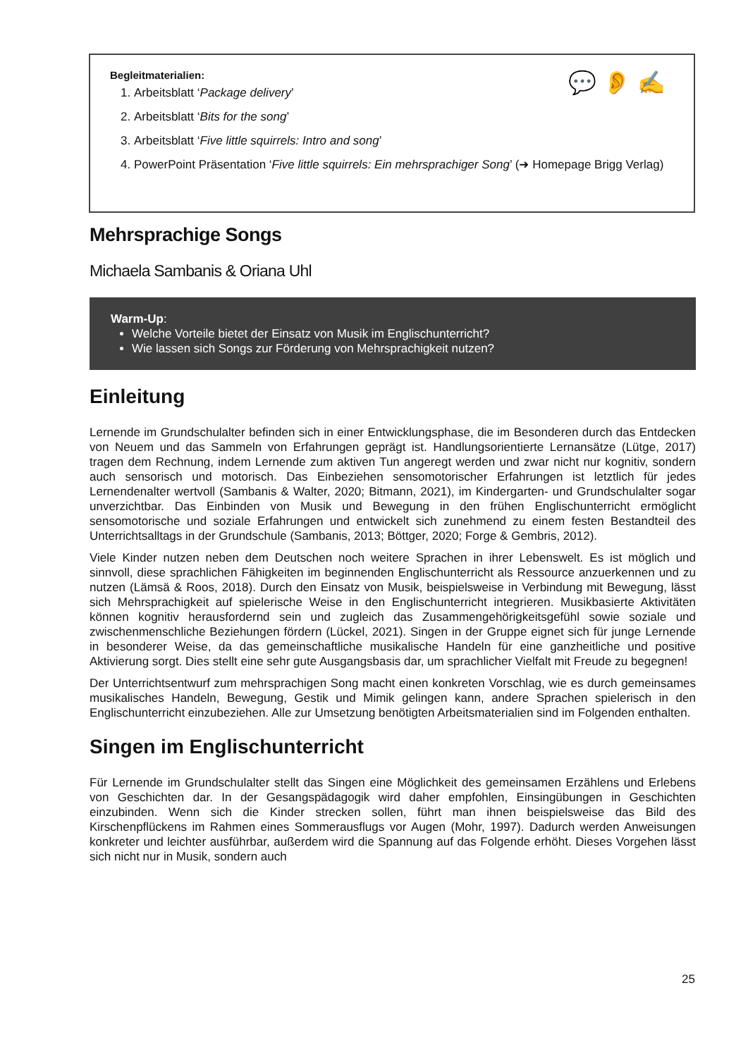💬 👂 ✍
Begleitmaterialien:
1. Arbeitsblatt ‘Package delivery’
2. Arbeitsblatt ‘Bits for the song’
3. Arbeitsblatt ‘Five little squirrels: Intro and song’
4. PowerPoint Präsentation ‘Five little squirrels: Ein mehrsprachiger Song’ (➜ Homepage Brigg Verlag)
Mehrsprachige Songs
Michaela Sambanis & Oriana Uhl
Warm-Up:
Welche Vorteile bietet der Einsatz von Musik im Englischunterricht?
Wie lassen sich Songs zur Förderung von Mehrsprachigkeit nutzen?
Einleitung
Lernende im Grundschulalter befinden sich in einer Entwicklungsphase, die im Besonderen durch das Entdecken von Neuem und das Sammeln von Erfahrungen geprägt ist. Handlungsorientierte Lernansätze (Lütge, 2017) tragen dem Rechnung, indem Lernende zum aktiven Tun angeregt werden und zwar nicht nur kognitiv, sondern auch sensorisch und motorisch. Das Einbeziehen sensomotorischer Erfahrungen ist letztlich für jedes Lernendenalter wertvoll (Sambanis & Walter, 2020; Bitmann, 2021), im Kindergarten- und Grundschulalter sogar unverzichtbar. Das Einbinden von Musik und Bewegung in den frühen Englischunterricht ermöglicht sensomotorische und soziale Erfahrungen und entwickelt sich zunehmend zu einem festen Bestandteil des Unterrichtsalltags in der Grundschule (Sambanis, 2013; Böttger, 2020; Forge & Gembris, 2012).
Viele Kinder nutzen neben dem Deutschen noch weitere Sprachen in ihrer Lebenswelt. Es ist möglich und sinnvoll, diese sprachlichen Fähigkeiten im beginnenden Englischunterricht als Ressource anzuerkennen und zu nutzen (Lämsä & Roos, 2018). Durch den Einsatz von Musik, beispielsweise in Verbindung mit Bewegung, lässt sich Mehrsprachigkeit auf spielerische Weise in den Englischunterricht integrieren. Musikbasierte Aktivitäten können kognitiv herausfordernd sein und zugleich das Zusammengehörigkeitsgefühl sowie soziale und zwischenmenschliche Beziehungen fördern (Lückel, 2021). Singen in der Gruppe eignet sich für junge Lernende in besonderer Weise, da das gemeinschaftliche musikalische Handeln für eine ganzheitliche und positive Aktivierung sorgt. Dies stellt eine sehr gute Ausgangsbasis dar, um sprachlicher Vielfalt mit Freude zu begegnen!
Der Unterrichtsentwurf zum mehrsprachigen Song macht einen konkreten Vorschlag, wie es durch gemeinsames musikalisches Handeln, Bewegung, Gestik und Mimik gelingen kann, andere Sprachen spielerisch in den Englischunterricht einzubeziehen. Alle zur Umsetzung benötigten Arbeitsmaterialien sind im Folgenden enthalten.
Singen im Englischunterricht
Für Lernende im Grundschulalter stellt das Singen eine Möglichkeit des gemeinsamen Erzählens und Erlebens von Geschichten dar. In der Gesangspädagogik wird daher empfohlen, Einsingübungen in Geschichten einzubinden. Wenn sich die Kinder strecken sollen, führt man ihnen beispielsweise das Bild des Kirschenpflückens im Rahmen eines Sommerausflugs vor Augen (Mohr, 1997). Dadurch werden Anweisungen konkreter und leichter ausführbar, außerdem wird die Spannung auf das Folgende erhöht. Dieses Vorgehen lässt sich nicht nur in Musik, sondern auch
25